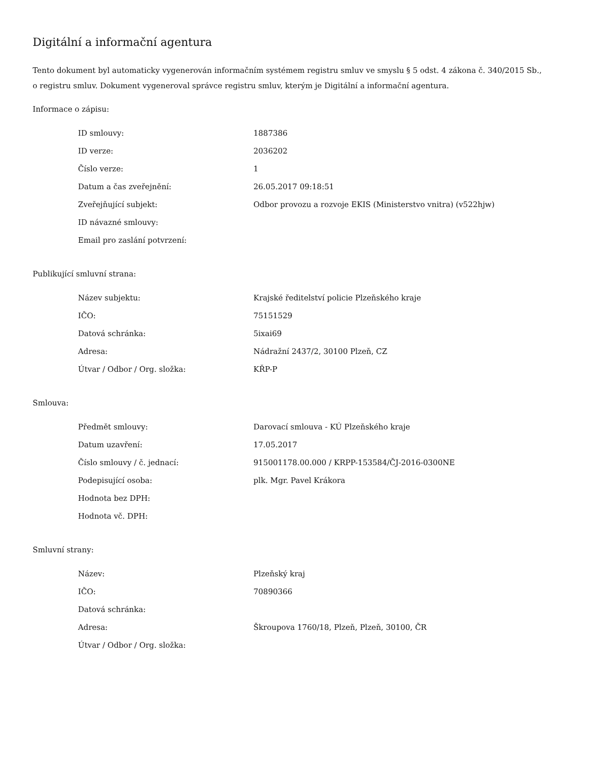Digitální a informační agentura
Tento dokument byl automaticky vygenerován informačním systémem registru smluv ve smyslu § 5 odst. 4 zákona č. 340/2015 Sb., o registru smluv. Dokument vygeneroval správce registru smluv, kterým je Digitální a informační agentura.
Informace o zápisu:
| ID smlouvy: | 1887386 |
| ID verze: | 2036202 |
| Číslo verze: | 1 |
| Datum a čas zveřejnění: | 26.05.2017 09:18:51 |
| Zveřejňující subjekt: | Odbor provozu a rozvoje EKIS (Ministerstvo vnitra) (v522hjw) |
| ID návazné smlouvy: | |
| Email pro zaslání potvrzení: | |
Publikující smluvní strana:
| Název subjektu: | Krajské ředitelství policie Plzeňského kraje |
| IČO: | 75151529 |
| Datová schránka: | 5ixai69 |
| Adresa: | Nádražní 2437/2, 30100 Plzeň, CZ |
| Útvar / Odbor / Org. složka: | KŘP-P |
Smlouva:
| Předmět smlouvy: | Darovací smlouva - KÚ Plzeňského kraje |
| Datum uzavření: | 17.05.2017 |
| Číslo smlouvy / č. jednací: | 915001178.00.000 / KRPP-153584/ČJ-2016-0300NE |
| Podepisující osoba: | plk. Mgr. Pavel Krákora |
| Hodnota bez DPH: | |
| Hodnota vč. DPH: | |
Smluvní strany:
| Název: | Plzeňský kraj |
| IČO: | 70890366 |
| Datová schránka: | |
| Adresa: | Škroupova 1760/18, Plzeň, Plzeň, 30100, ČR |
| Útvar / Odbor / Org. složka: | |